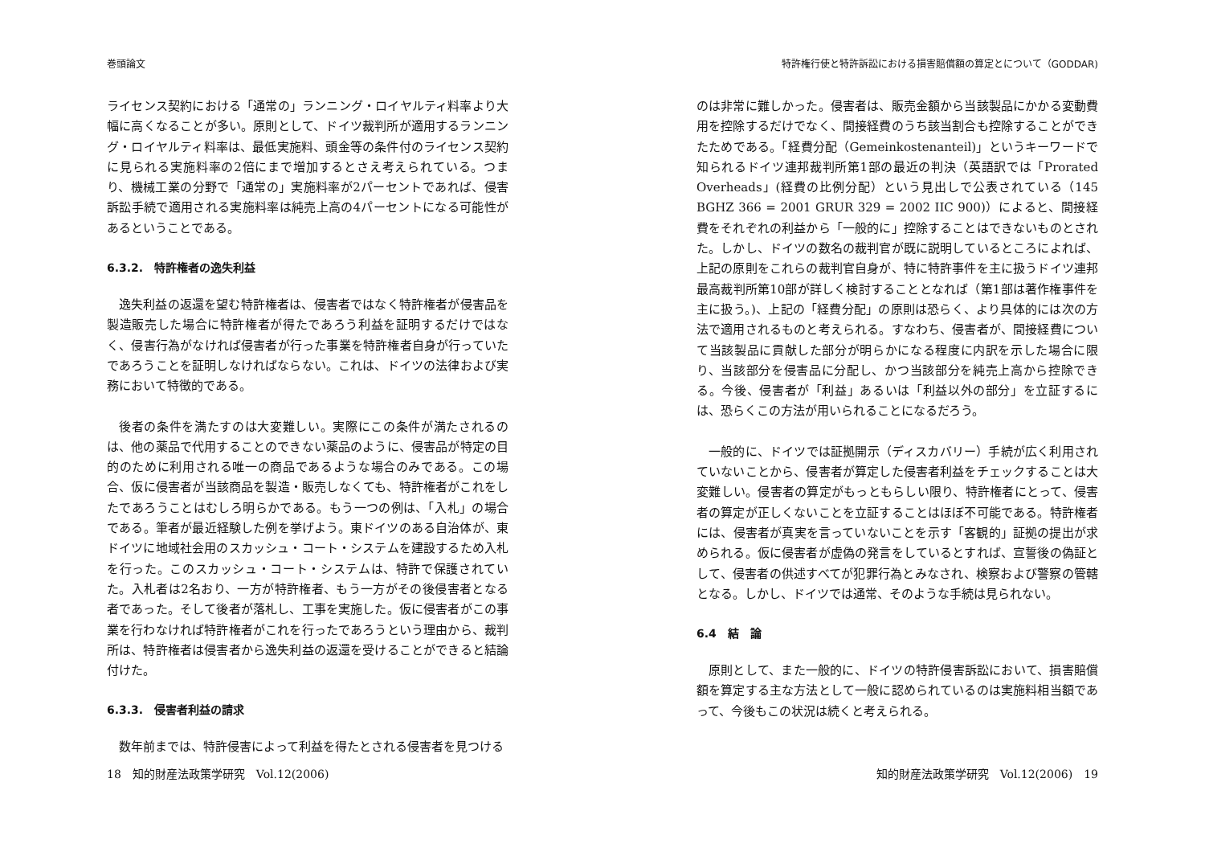巻頭論文
ライセンス契約における「通常の」ランニング・ロイヤルティ料率より大幅に高くなることが多い。原則として、ドイツ裁判所が適用するランニング・ロイヤルティ料率は、最低実施料、頭金等の条件付のライセンス契約に見られる実施料率の2倍にまで増加するとさえ考えられている。つまり、機械工業の分野で「通常の」実施料率が2パーセントであれば、侵害訴訟手続で適用される実施料率は純売上高の4パーセントになる可能性があるということである。
6.3.2.　特許権者の逸失利益
逸失利益の返還を望む特許権者は、侵害者ではなく特許権者が侵害品を製造販売した場合に特許権者が得たであろう利益を証明するだけではなく、侵害行為がなければ侵害者が行った事業を特許権者自身が行っていたであろうことを証明しなければならない。これは、ドイツの法律および実務において特徴的である。
後者の条件を満たすのは大変難しい。実際にこの条件が満たされるのは、他の薬品で代用することのできない薬品のように、侵害品が特定の目的のために利用される唯一の商品であるような場合のみである。この場合、仮に侵害者が当該商品を製造・販売しなくても、特許権者がこれをしたであろうことはむしろ明らかである。もう一つの例は、「入札」の場合である。筆者が最近経験した例を挙げよう。東ドイツのある自治体が、東ドイツに地域社会用のスカッシュ・コート・システムを建設するため入札を行った。このスカッシュ・コート・システムは、特許で保護されていた。入札者は2名おり、一方が特許権者、もう一方がその後侵害者となる者であった。そして後者が落札し、工事を実施した。仮に侵害者がこの事業を行わなければ特許権者がこれを行ったであろうという理由から、裁判所は、特許権者は侵害者から逸失利益の返還を受けることができると結論付けた。
6.3.3.　侵害者利益の請求
数年前までは、特許侵害によって利益を得たとされる侵害者を見つける
18　知的財産法政策学研究　Vol.12(2006)
特許権行使と特許訴訟における損害賠償額の算定とについて（GODDAR)
のは非常に難しかった。侵害者は、販売金額から当該製品にかかる変動費用を控除するだけでなく、間接経費のうち該当割合も控除することができたためである。「経費分配（Gemeinkostenanteil)」というキーワードで知られるドイツ連邦裁判所第1部の最近の判決（英語訳では「Prorated Overheads」(経費の比例分配）という見出しで公表されている（145 BGHZ 366 = 2001 GRUR 329 = 2002 IIC 900)）によると、間接経費をそれぞれの利益から「一般的に」控除することはできないものとされた。しかし、ドイツの数名の裁判官が既に説明しているところによれば、上記の原則をこれらの裁判官自身が、特に特許事件を主に扱うドイツ連邦最高裁判所第10部が詳しく検討することとなれば（第1部は著作権事件を主に扱う。)、上記の「経費分配」の原則は恐らく、より具体的には次の方法で適用されるものと考えられる。すなわち、侵害者が、間接経費について当該製品に貢献した部分が明らかになる程度に内訳を示した場合に限り、当該部分を侵害品に分配し、かつ当該部分を純売上高から控除できる。今後、侵害者が「利益」あるいは「利益以外の部分」を立証するには、恐らくこの方法が用いられることになるだろう。
一般的に、ドイツでは証拠開示（ディスカバリー）手続が広く利用されていないことから、侵害者が算定した侵害者利益をチェックすることは大変難しい。侵害者の算定がもっともらしい限り、特許権者にとって、侵害者の算定が正しくないことを立証することはほぼ不可能である。特許権者には、侵害者が真実を言っていないことを示す「客観的」証拠の提出が求められる。仮に侵害者が虚偽の発言をしているとすれば、宣誓後の偽証として、侵害者の供述すべてが犯罪行為とみなされ、検察および警察の管轄となる。しかし、ドイツでは通常、そのような手続は見られない。
6.4　結　論
原則として、また一般的に、ドイツの特許侵害訴訟において、損害賠償額を算定する主な方法として一般に認められているのは実施料相当額であって、今後もこの状況は続くと考えられる。
知的財産法政策学研究　Vol.12(2006)　19